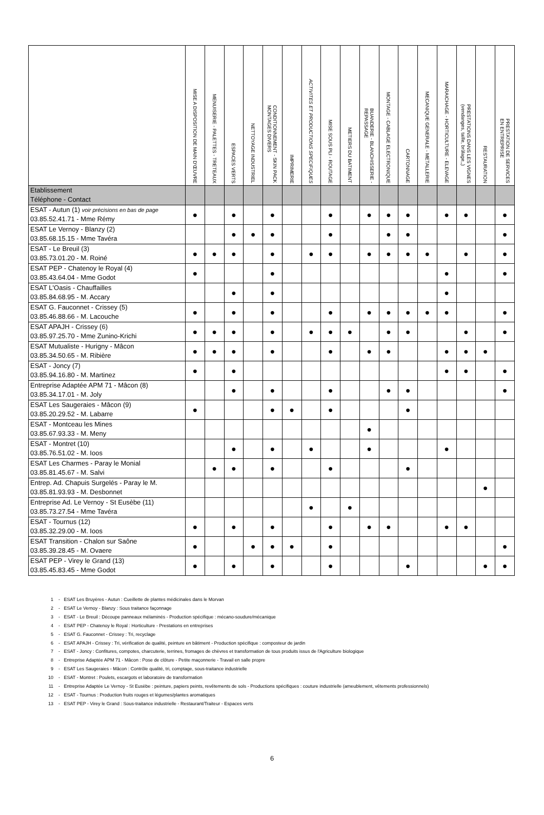| | MISE A DISPOSITION DE MAIN D'ŒUVRE | MENUISERIE - PALETTES - TRETEAUX | ESPACES VERTS | NETTOYAGE INDUSTRIEL | CONDITIONNEMENT - SKIN PACK MONTAGES DIVERS | IMPRIMERIE | ACTIVITES ET PRODUCTIONS SPECIFIQUES | MISE SOUS PLI - ROUTAGE | METIERS DU BATIMENT | BUANDERIE - BLANCHISSERIE - REPASSAGE | MONTAGE - CABLAGE ELECTRONIQUE | CARTONNAGE | MECANIQUE GENERALE - METALLERIE | MARAICHAGE - HORTICULTURE - ELEVAGE | PRESTATIONS DANS LES VIGNES (vendanges, taille, brûlage,,) | RESTAURATION | PRESTATION DE SERVICES EN ENTREPRISE |
| --- | --- | --- | --- | --- | --- | --- | --- | --- | --- | --- | --- | --- | --- | --- | --- | --- | --- |
| Etablissement Téléphone - Contact | | | | | | | | | | | | | | | | | |
| ESAT - Autun (1) voir précisions en bas de page 03.85.52.41.71 - Mme Rémy | ● | | ● | | ● | | | ● | | ● | ● | ● | | ● | ● | | ● |
| ESAT Le Vernoy - Blanzy (2) 03.85.68.15.15 - Mme Tavéra | | | ● | ● | ● | | | ● | | | ● | ● | | | | | ● |
| ESAT - Le Breuil (3) 03.85.73.01.20 - M. Roiné | ● | ● | ● | | ● | | ● | ● | | ● | ● | ● | ● | | ● | | ● |
| ESAT PEP - Chatenoy le Royal (4) 03.85.43.64.04 - Mme Godot | ● | | | | ● | | | | | | | | | ● | | | ● |
| ESAT L'Oasis - Chauffailles 03.85.84.68.95 - M. Accary | | | ● | | ● | | | | | | | | | ● | | | |
| ESAT G. Fauconnet - Crissey (5) 03.85.46.88.66 - M. Lacouche | ● | | ● | | ● | | | ● | | ● | ● | ● | ● | ● | | | ● |
| ESAT APAJH - Crissey (6) 03.85.97.25.70 - Mme Zunino-Krichi | ● | ● | ● | | ● | | ● | ● | ● | | ● | ● | | | ● | | ● |
| ESAT Mutualiste - Hurigny - Mâcon 03.85.34.50.65 - M. Ribière | ● | ● | ● | | ● | | | ● | | ● | ● | | | ● | ● | ● | |
| ESAT - Joncy (7) 03.85.94.16.80 - M. Martinez | ● | | ● | | | | | | | | | | | ● | ● | | ● |
| Entreprise Adaptée APM 71 - Mâcon (8) 03.85.34.17.01 - M. Joly | | | ● | | ● | | | ● | | | ● | ● | | | | | ● |
| ESAT Les Saugeraies - Mâcon (9) 03.85.20.29.52 - M. Labarre | ● | | | | ● | ● | | ● | | | | ● | | | | | |
| ESAT - Montceau les Mines 03.85.67.93.33 - M. Meny | | | | | | | | | | ● | | | | | | | |
| ESAT - Montret (10) 03.85.76.51.02 - M. Ioos | | | ● | | ● | | ● | | | ● | | | | ● | | | |
| ESAT Les Charmes - Paray le Monial 03.85.81.45.67 - M. Salvi | | ● | ● | | ● | | | ● | | | | ● | | | | | |
| Entrep. Ad. Chapuis Surgelés - Paray le M. 03.85.81.93.93 - M. Desbonnet | | | | | | | | | | | | | | | | ● | |
| Entreprise Ad. Le Vernoy - St Eusèbe (11) 03.85.73.27.54 - Mme Tavéra | | | | | | | ● | | ● | | | | | | | | |
| ESAT - Tournus (12) 03.85.32.29.00 - M. Ioos | ● | | ● | | ● | | | ● | | ● | ● | | | ● | ● | | |
| ESAT Transition - Chalon sur Saône 03.85.39.28.45 - M. Ovaere | ● | | | ● | ● | ● | | ● | | | | | | | | | ● |
| ESAT PEP - Virey le Grand (13) 03.85.45.83.45 - Mme Godot | ● | | ● | | ● | | | ● | | | | ● | | | | ● | ● |
1 - ESAT Les Bruyères - Autun : Cueillette de plantes médicinales dans le Morvan
2 - ESAT Le Vernoy - Blanzy : Sous traitance façonnage
3 - ESAT - Le Breuil : Découpe panneaux mélaminés - Production spécifique : mécano-soudure/mécanique
4 - ESAT PEP - Chatenoy le Royal : Horticulture - Prestations en entreprises
5 - ESAT G. Fauconnet - Crissey : Tri, recyclage
6 - ESAT APAJH - Crissey : Tri, vérification de qualité, peinture en bâtiment - Production spécifique : composteur de jardin
7 - ESAT - Joncy : Confitures, compotes, charcuterie, terrines, fromages de chèvres et transformation de tous produits issus de l'Agriculture biologique
8 - Entreprise Adaptée APM 71 - Mâcon : Pose de clôture - Petite maçonnerie - Travail en salle propre
9 - ESAT Les Saugeraies - Mâcon : Contrôle qualité, tri, comptage, sous-traitance industrielle
10 - ESAT - Montret : Poulets, escargots et laboratoire de transformation
11 - Entreprise Adaptée Le Vernoy - St Eusèbe : peinture, papiers peints, revêtements de sols - Productions spécifiques : couture industrielle (ameublement, vêtements professionnels)
12 - ESAT - Tournus : Production fruits rouges et légumes/plantes aromatiques
13 - ESAT PEP - Virey le Grand : Sous-traitance industrielle - Restaurant/Traiteur - Espaces verts
6